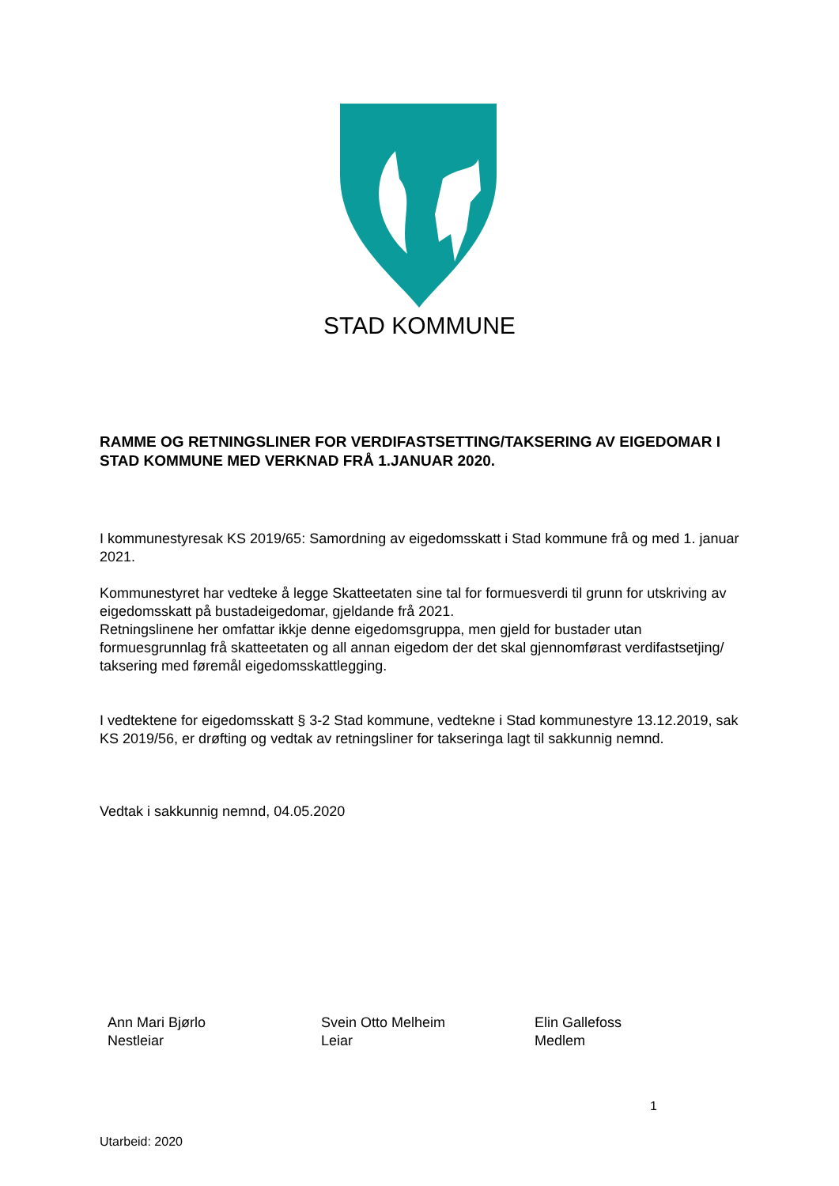STAD KOMMUNE
RAMME OG RETNINGSLINER FOR VERDIFASTSETTING/TAKSERING AV EIGEDOMAR I STAD KOMMUNE MED VERKNAD FRÅ 1.JANUAR 2020.
I kommunestyresak KS 2019/65: Samordning av eigedomsskatt i Stad kommune frå og med 1. januar 2021.
Kommunestyret har vedteke å legge Skatteetaten sine tal for formuesverdi til grunn for utskriving av eigedomsskatt på bustadeigedomar, gjeldande frå 2021.
Retningslinene her omfattar ikkje denne eigedomsgruppa, men gjeld for bustader utan formuesgrunnlag frå skatteetaten og all annan eigedom der det skal gjennomførast verdifastsetjing/ taksering med føremål eigedomsskattlegging.
I vedtektene for eigedomsskatt § 3-2 Stad kommune, vedtekne i Stad kommunestyre 13.12.2019, sak KS 2019/56, er drøfting og vedtak av retningsliner for takseringa lagt til sakkunnig nemnd.
Vedtak i sakkunnig nemnd, 04.05.2020
Ann Mari Bjørlo
Nestleiar
Svein Otto Melheim
Leiar
Elin Gallefoss
Medlem
1
Utarbeid: 2020